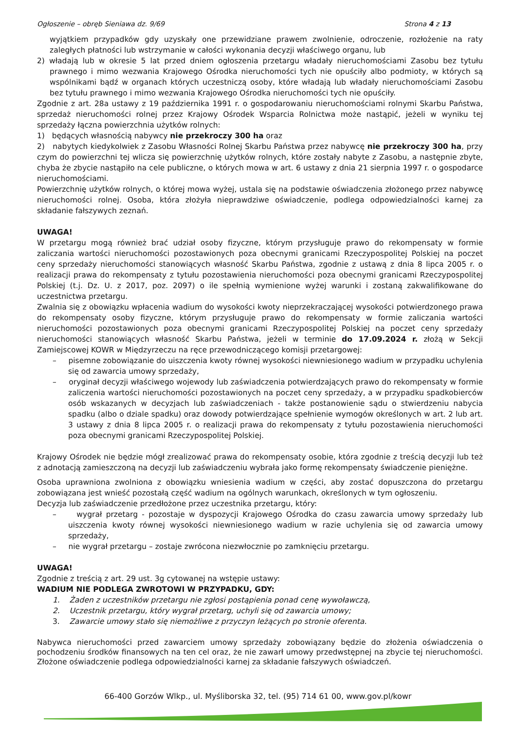Ogłoszenie – obręb Sieniawa dz. 9/69 Strona 4 z 13
wyjątkiem przypadków gdy uzyskały one przewidziane prawem zwolnienie, odroczenie, rozłożenie na raty zaległych płatności lub wstrzymanie w całości wykonania decyzji właściwego organu, lub
2) władają lub w okresie 5 lat przed dniem ogłoszenia przetargu władały nieruchomościami Zasobu bez tytułu prawnego i mimo wezwania Krajowego Ośrodka nieruchomości tych nie opuściły albo podmioty, w których są wspólnikami bądź w organach których uczestniczą osoby, które władają lub władały nieruchomościami Zasobu bez tytułu prawnego i mimo wezwania Krajowego Ośrodka nieruchomości tych nie opuściły.
Zgodnie z art. 28a ustawy z 19 października 1991 r. o gospodarowaniu nieruchomościami rolnymi Skarbu Państwa, sprzedaż nieruchomości rolnej przez Krajowy Ośrodek Wsparcia Rolnictwa może nastąpić, jeżeli w wyniku tej sprzedaży łączna powierzchnia użytków rolnych:
1) będących własnością nabywcy nie przekroczy 300 ha oraz
2) nabytych kiedykolwiek z Zasobu Własności Rolnej Skarbu Państwa przez nabywcę nie przekroczy 300 ha, przy czym do powierzchni tej wlicza się powierzchnię użytków rolnych, które zostały nabyte z Zasobu, a następnie zbyte, chyba że zbycie nastąpiło na cele publiczne, o których mowa w art. 6 ustawy z dnia 21 sierpnia 1997 r. o gospodarce nieruchomościami.
Powierzchnię użytków rolnych, o której mowa wyżej, ustala się na podstawie oświadczenia złożonego przez nabywcę nieruchomości rolnej. Osoba, która złożyła nieprawdziwe oświadczenie, podlega odpowiedzialności karnej za składanie fałszywych zeznań.
UWAGA!
W przetargu mogą również brać udział osoby fizyczne, którym przysługuje prawo do rekompensaty w formie zaliczania wartości nieruchomości pozostawionych poza obecnymi granicami Rzeczypospolitej Polskiej na poczet ceny sprzedaży nieruchomości stanowiących własność Skarbu Państwa, zgodnie z ustawą z dnia 8 lipca 2005 r. o realizacji prawa do rekompensaty z tytułu pozostawienia nieruchomości poza obecnymi granicami Rzeczypospolitej Polskiej (t.j. Dz. U. z 2017, poz. 2097) o ile spełnią wymienione wyżej warunki i zostaną zakwalifikowane do uczestnictwa przetargu.
Zwalnia się z obowiązku wpłacenia wadium do wysokości kwoty nieprzekraczającej wysokości potwierdzonego prawa do rekompensaty osoby fizyczne, którym przysługuje prawo do rekompensaty w formie zaliczania wartości nieruchomości pozostawionych poza obecnymi granicami Rzeczypospolitej Polskiej na poczet ceny sprzedaży nieruchomości stanowiących własność Skarbu Państwa, jeżeli w terminie do 17.09.2024 r. złożą w Sekcji Zamiejscowej KOWR w Międzyrzeczu na ręce przewodniczącego komisji przetargowej:
– pisemne zobowiązanie do uiszczenia kwoty równej wysokości niewniesionego wadium w przypadku uchylenia się od zawarcia umowy sprzedaży,
– oryginał decyzji właściwego wojewody lub zaświadczenia potwierdzających prawo do rekompensaty w formie zaliczenia wartości nieruchomości pozostawionych na poczet ceny sprzedaży, a w przypadku spadkobierców osób wskazanych w decyzjach lub zaświadczeniach - także postanowienie sądu o stwierdzeniu nabycia spadku (albo o dziale spadku) oraz dowody potwierdzające spełnienie wymogów określonych w art. 2 lub art. 3 ustawy z dnia 8 lipca 2005 r. o realizacji prawa do rekompensaty z tytułu pozostawienia nieruchomości poza obecnymi granicami Rzeczypospolitej Polskiej.
Krajowy Ośrodek nie będzie mógł zrealizować prawa do rekompensaty osobie, która zgodnie z treścią decyzji lub też z adnotacją zamieszczoną na decyzji lub zaświadczeniu wybrała jako formę rekompensaty świadczenie pieniężne.
Osoba uprawniona zwolniona z obowiązku wniesienia wadium w części, aby zostać dopuszczona do przetargu zobowiązana jest wnieść pozostałą część wadium na ogólnych warunkach, określonych w tym ogłoszeniu.
Decyzja lub zaświadczenie przedłożone przez uczestnika przetargu, który:
– wygrał przetarg - pozostaje w dyspozycji Krajowego Ośrodka do czasu zawarcia umowy sprzedaży lub uiszczenia kwoty równej wysokości niewniesionego wadium w razie uchylenia się od zawarcia umowy sprzedaży,
– nie wygrał przetargu – zostaje zwrócona niezwłocznie po zamknięciu przetargu.
UWAGA!
Zgodnie z treścią z art. 29 ust. 3g cytowanej na wstępie ustawy:
WADIUM NIE PODLEGA ZWROTOWI W PRZYPADKU, GDY:
1. Żaden z uczestników przetargu nie zgłosi postąpienia ponad cenę wywoławczą,
2. Uczestnik przetargu, który wygrał przetarg, uchyli się od zawarcia umowy;
3. Zawarcie umowy stało się niemożliwe z przyczyn leżących po stronie oferenta.
Nabywca nieruchomości przed zawarciem umowy sprzedaży zobowiązany będzie do złożenia oświadczenia o pochodzeniu środków finansowych na ten cel oraz, że nie zawarł umowy przedwstępnej na zbycie tej nieruchomości. Złożone oświadczenie podlega odpowiedzialności karnej za składanie fałszywych oświadczeń.
66-400 Gorzów Wlkp., ul. Myśliborska 32, tel. (95) 714 61 00, www.gov.pl/kowr